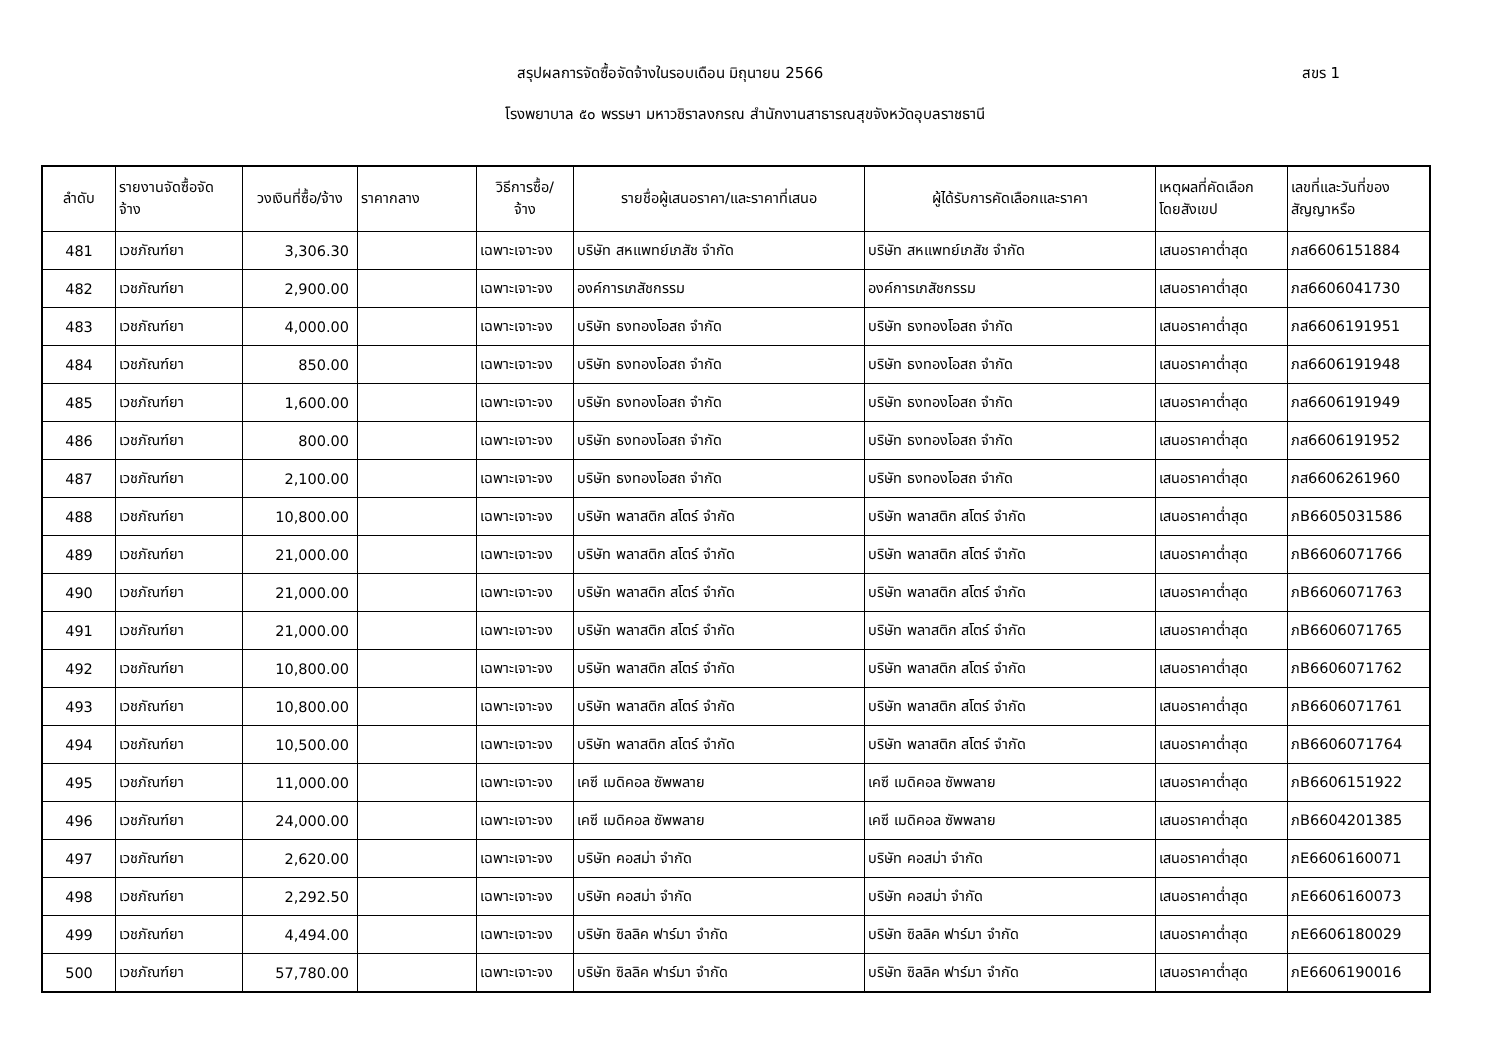สรุปผลการจัดซื้อจัดจ้างในรอบเดือน มิถุนายน 2566
สขร 1
โรงพยาบาล ๕๐ พรรษา มหาวชิราลงกรณ สำนักงานสาธารณสุขจังหวัดอุบลราชธานี
| ลำดับ | รายงานจัดซื้อจัด จ้าง | วงเงินที่ซื้อ/จ้าง | ราคากลาง | วิธีการซื้อ/ จ้าง | รายชื่อผู้เสนอราคา/และราคาที่เสนอ | ผู้ได้รับการคัดเลือกและราคา | เหตุผลที่คัดเลือก โดยสังเขป | เลขที่และวันที่ของ สัญญาหรือ |
| --- | --- | --- | --- | --- | --- | --- | --- | --- |
| 481 | เวชภัณฑ์ยา | 3,306.30 | | เฉพาะเจาะจง | บริษัท สหแพทย์เภสัช จำกัด | บริษัท สหแพทย์เภสัช จำกัด | เสนอราคาต่ำสุด | ภส6606151884 |
| 482 | เวชภัณฑ์ยา | 2,900.00 | | เฉพาะเจาะจง | องค์การเภสัชกรรม | องค์การเภสัชกรรม | เสนอราคาต่ำสุด | ภส6606041730 |
| 483 | เวชภัณฑ์ยา | 4,000.00 | | เฉพาะเจาะจง | บริษัท ธงทองโอสถ จำกัด | บริษัท ธงทองโอสถ จำกัด | เสนอราคาต่ำสุด | ภส6606191951 |
| 484 | เวชภัณฑ์ยา | 850.00 | | เฉพาะเจาะจง | บริษัท ธงทองโอสถ จำกัด | บริษัท ธงทองโอสถ จำกัด | เสนอราคาต่ำสุด | ภส6606191948 |
| 485 | เวชภัณฑ์ยา | 1,600.00 | | เฉพาะเจาะจง | บริษัท ธงทองโอสถ จำกัด | บริษัท ธงทองโอสถ จำกัด | เสนอราคาต่ำสุด | ภส6606191949 |
| 486 | เวชภัณฑ์ยา | 800.00 | | เฉพาะเจาะจง | บริษัท ธงทองโอสถ จำกัด | บริษัท ธงทองโอสถ จำกัด | เสนอราคาต่ำสุด | ภส6606191952 |
| 487 | เวชภัณฑ์ยา | 2,100.00 | | เฉพาะเจาะจง | บริษัท ธงทองโอสถ จำกัด | บริษัท ธงทองโอสถ จำกัด | เสนอราคาต่ำสุด | ภส6606261960 |
| 488 | เวชภัณฑ์ยา | 10,800.00 | | เฉพาะเจาะจง | บริษัท พลาสติก สโตร์ จำกัด | บริษัท พลาสติก สโตร์ จำกัด | เสนอราคาต่ำสุด | ภB6605031586 |
| 489 | เวชภัณฑ์ยา | 21,000.00 | | เฉพาะเจาะจง | บริษัท พลาสติก สโตร์ จำกัด | บริษัท พลาสติก สโตร์ จำกัด | เสนอราคาต่ำสุด | ภB6606071766 |
| 490 | เวชภัณฑ์ยา | 21,000.00 | | เฉพาะเจาะจง | บริษัท พลาสติก สโตร์ จำกัด | บริษัท พลาสติก สโตร์ จำกัด | เสนอราคาต่ำสุด | ภB6606071763 |
| 491 | เวชภัณฑ์ยา | 21,000.00 | | เฉพาะเจาะจง | บริษัท พลาสติก สโตร์ จำกัด | บริษัท พลาสติก สโตร์ จำกัด | เสนอราคาต่ำสุด | ภB6606071765 |
| 492 | เวชภัณฑ์ยา | 10,800.00 | | เฉพาะเจาะจง | บริษัท พลาสติก สโตร์ จำกัด | บริษัท พลาสติก สโตร์ จำกัด | เสนอราคาต่ำสุด | ภB6606071762 |
| 493 | เวชภัณฑ์ยา | 10,800.00 | | เฉพาะเจาะจง | บริษัท พลาสติก สโตร์ จำกัด | บริษัท พลาสติก สโตร์ จำกัด | เสนอราคาต่ำสุด | ภB6606071761 |
| 494 | เวชภัณฑ์ยา | 10,500.00 | | เฉพาะเจาะจง | บริษัท พลาสติก สโตร์ จำกัด | บริษัท พลาสติก สโตร์ จำกัด | เสนอราคาต่ำสุด | ภB6606071764 |
| 495 | เวชภัณฑ์ยา | 11,000.00 | | เฉพาะเจาะจง | เคซี เมดิคอล ซัพพลาย | เคซี เมดิคอล ซัพพลาย | เสนอราคาต่ำสุด | ภB6606151922 |
| 496 | เวชภัณฑ์ยา | 24,000.00 | | เฉพาะเจาะจง | เคซี เมดิคอล ซัพพลาย | เคซี เมดิคอล ซัพพลาย | เสนอราคาต่ำสุด | ภB6604201385 |
| 497 | เวชภัณฑ์ยา | 2,620.00 | | เฉพาะเจาะจง | บริษัท คอสม่า จำกัด | บริษัท คอสม่า จำกัด | เสนอราคาต่ำสุด | ภE6606160071 |
| 498 | เวชภัณฑ์ยา | 2,292.50 | | เฉพาะเจาะจง | บริษัท คอสม่า จำกัด | บริษัท คอสม่า จำกัด | เสนอราคาต่ำสุด | ภE6606160073 |
| 499 | เวชภัณฑ์ยา | 4,494.00 | | เฉพาะเจาะจง | บริษัท ซิลลิค ฟาร์มา จำกัด | บริษัท ซิลลิค ฟาร์มา จำกัด | เสนอราคาต่ำสุด | ภE6606180029 |
| 500 | เวชภัณฑ์ยา | 57,780.00 | | เฉพาะเจาะจง | บริษัท ซิลลิค ฟาร์มา จำกัด | บริษัท ซิลลิค ฟาร์มา จำกัด | เสนอราคาต่ำสุด | ภE6606190016 |